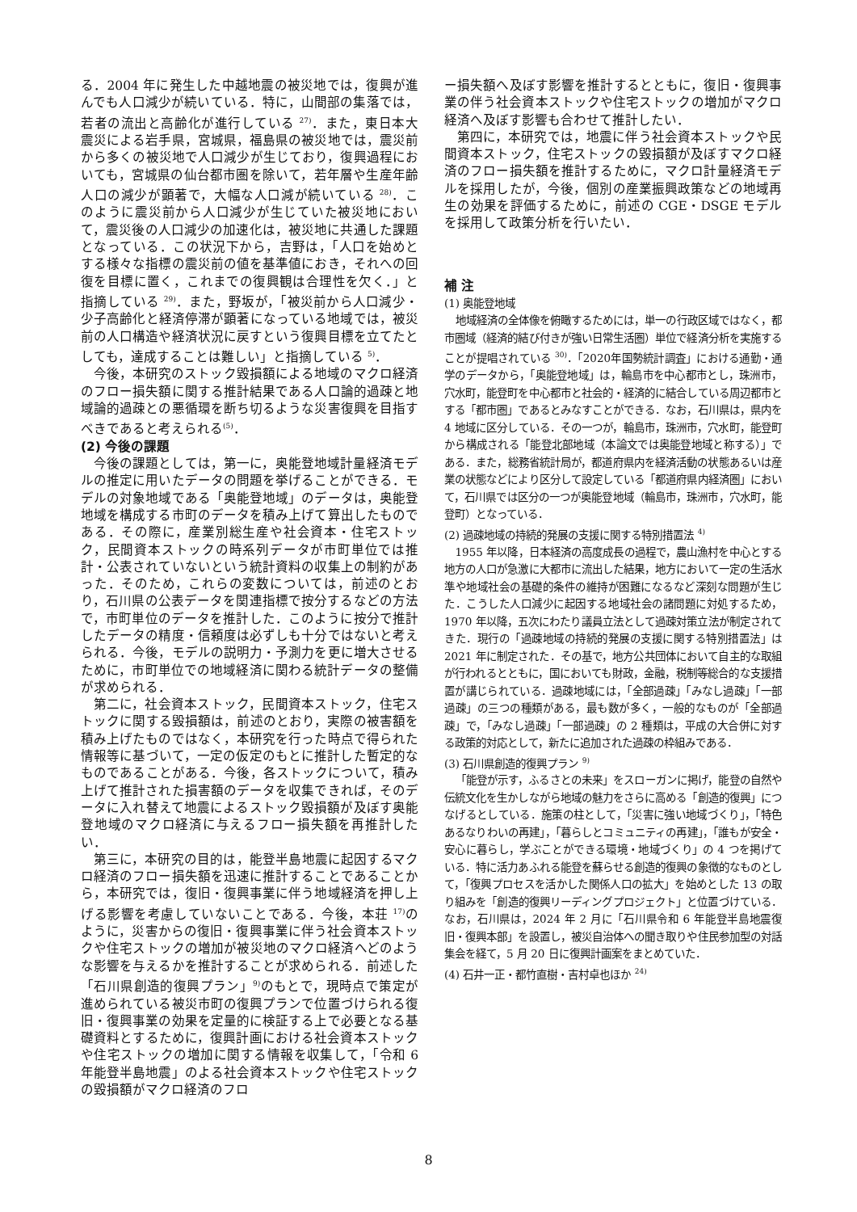る．2004 年に発生した中越地震の被災地では，復興が進んでも人口減少が続いている．特に，山間部の集落では，若者の流出と高齢化が進行している <sup>27)</sup>．また，東日本大震災による岩手県，宮城県，福島県の被災地では，震災前から多くの被災地で人口減少が生じており，復興過程においても，宮城県の仙台都市圏を除いて，若年層や生産年齢人口の減少が顕著で，大幅な人口減が続いている <sup>28)</sup>．このように震災前から人口減少が生じていた被災地において，震災後の人口減少の加速化は，被災地に共通した課題となっている．この状況下から，吉野は，「人口を始めとする様々な指標の震災前の値を基準値におき，それへの回復を目標に置く，これまでの復興観は合理性を欠く．」と指摘している <sup>29)</sup>．また，野坂が，「被災前から人口減少・少子高齢化と経済停滞が顕著になっている地域では，被災前の人口構造や経済状況に戻すという復興目標を立てたとしても，達成することは難しい」と指摘している <sup>5)</sup>．
今後，本研究のストック毀損額による地域のマクロ経済のフロー損失額に関する推計結果である人口論的過疎と地域論的過疎との悪循環を断ち切るような災害復興を目指すべきであると考えられる<sup>(5)</sup>．
(2) 今後の課題
今後の課題としては，第一に，奥能登地域計量経済モデルの推定に用いたデータの問題を挙げることができる．モデルの対象地域である「奥能登地域」のデータは，奥能登地域を構成する市町のデータを積み上げて算出したものである．その際に，産業別総生産や社会資本・住宅ストック，民間資本ストックの時系列データが市町単位では推計・公表されていないという統計資料の収集上の制約があった．そのため，これらの変数については，前述のとおり，石川県の公表データを関連指標で按分するなどの方法で，市町単位のデータを推計した．このように按分で推計したデータの精度・信頼度は必ずしも十分ではないと考えられる．今後，モデルの説明力・予測力を更に増大させるために，市町単位での地域経済に関わる統計データの整備が求められる．
第二に，社会資本ストック，民間資本ストック，住宅ストックに関する毀損額は，前述のとおり，実際の被害額を積み上げたものではなく，本研究を行った時点で得られた情報等に基づいて，一定の仮定のもとに推計した暫定的なものであることがある．今後，各ストックについて，積み上げて推計された損害額のデータを収集できれば，そのデータに入れ替えて地震によるストック毀損額が及ぼす奥能登地域のマクロ経済に与えるフロー損失額を再推計したい．
第三に，本研究の目的は，能登半島地震に起因するマクロ経済のフロー損失額を迅速に推計することであることから，本研究では，復旧・復興事業に伴う地域経済を押し上げる影響を考慮していないことである．今後，本荘 <sup>17)</sup>のように，災害からの復旧・復興事業に伴う社会資本ストックや住宅ストックの増加が被災地のマクロ経済へどのような影響を与えるかを推計することが求められる．前述した「石川県創造的復興プラン」<sup>9)</sup>のもとで，現時点で策定が進められている被災市町の復興プランで位置づけられる復旧・復興事業の効果を定量的に検証する上で必要となる基礎資料とするために，復興計画における社会資本ストックや住宅ストックの増加に関する情報を収集して，「令和 6 年能登半島地震」のよる社会資本ストックや住宅ストックの毀損額がマクロ経済のフロ
ー損失額へ及ぼす影響を推計するとともに，復旧・復興事業の伴う社会資本ストックや住宅ストックの増加がマクロ経済へ及ぼす影響も合わせて推計したい．
第四に，本研究では，地震に伴う社会資本ストックや民間資本ストック，住宅ストックの毀損額が及ぼすマクロ経済のフロー損失額を推計するために，マクロ計量経済モデルを採用したが，今後，個別の産業振興政策などの地域再生の効果を評価するために，前述の CGE・DSGE モデルを採用して政策分析を行いたい．
補 注
(1) 奥能登地域
地域経済の全体像を俯瞰するためには，単一の行政区域ではなく，都市圏域（経済的結び付きが強い日常生活圏）単位で経済分析を実施することが提唱されている <sup>30)</sup>．「2020年国勢統計調査」における通勤・通学のデータから，「奥能登地域」は，輪島市を中心都市とし，珠洲市，穴水町，能登町を中心都市と社会的・経済的に結合している周辺都市とする「都市圏」であるとみなすことができる．なお，石川県は，県内を 4 地域に区分している．その一つが，輪島市，珠洲市，穴水町，能登町から構成される「能登北部地域（本論文では奥能登地域と称する）」である．また，総務省統計局が，都道府県内を経済活動の状態あるいは産業の状態などにより区分して設定している「都道府県内経済圏」において，石川県では区分の一つが奥能登地域（輪島市，珠洲市，穴水町，能登町）となっている．
(2) 過疎地域の持続的発展の支援に関する特別措置法 <sup>4)</sup>
1955 年以降，日本経済の高度成長の過程で，農山漁村を中心とする地方の人口が急激に大都市に流出した結果，地方において一定の生活水準や地域社会の基礎的条件の維持が困難になるなど深刻な問題が生じた．こうした人口減少に起因する地域社会の諸問題に対処するため，1970 年以降，五次にわたり議員立法として過疎対策立法が制定されてきた．現行の「過疎地域の持続的発展の支援に関する特別措置法」は 2021 年に制定された．その基で，地方公共団体において自主的な取組が行われるとともに，国においても財政，金融，税制等総合的な支援措置が講じられている．過疎地域には，「全部過疎」「みなし過疎」「一部過疎」の三つの種類がある，最も数が多く，一般的なものが「全部過疎」で，「みなし過疎」「一部過疎」の 2 種類は，平成の大合併に対する政策的対応として，新たに追加された過疎の枠組みである．
(3) 石川県創造的復興プラン <sup>9)</sup>
「能登が示す，ふるさとの未来」をスローガンに掲げ，能登の自然や伝統文化を生かしながら地域の魅力をさらに高める「創造的復興」につなげるとしている．施策の柱として，「災害に強い地域づくり」，「特色あるなりわいの再建」，「暮らしとコミュニティの再建」，「誰もが安全・安心に暮らし，学ぶことができる環境・地域づくり」の 4 つを掲げている．特に活力あふれる能登を蘇らせる創造的復興の象徴的なものとして，「復興プロセスを活かした関係人口の拡大」を始めとした 13 の取り組みを「創造的復興リーディングプロジェクト」と位置づけている．なお，石川県は，2024 年 2 月に「石川県令和 6 年能登半島地震復旧・復興本部」を設置し，被災自治体への聞き取りや住民参加型の対話集会を経て，5 月 20 日に復興計画案をまとめていた．
(4) 石井一正・都竹直樹・吉村卓也ほか <sup>24)</sup>
8